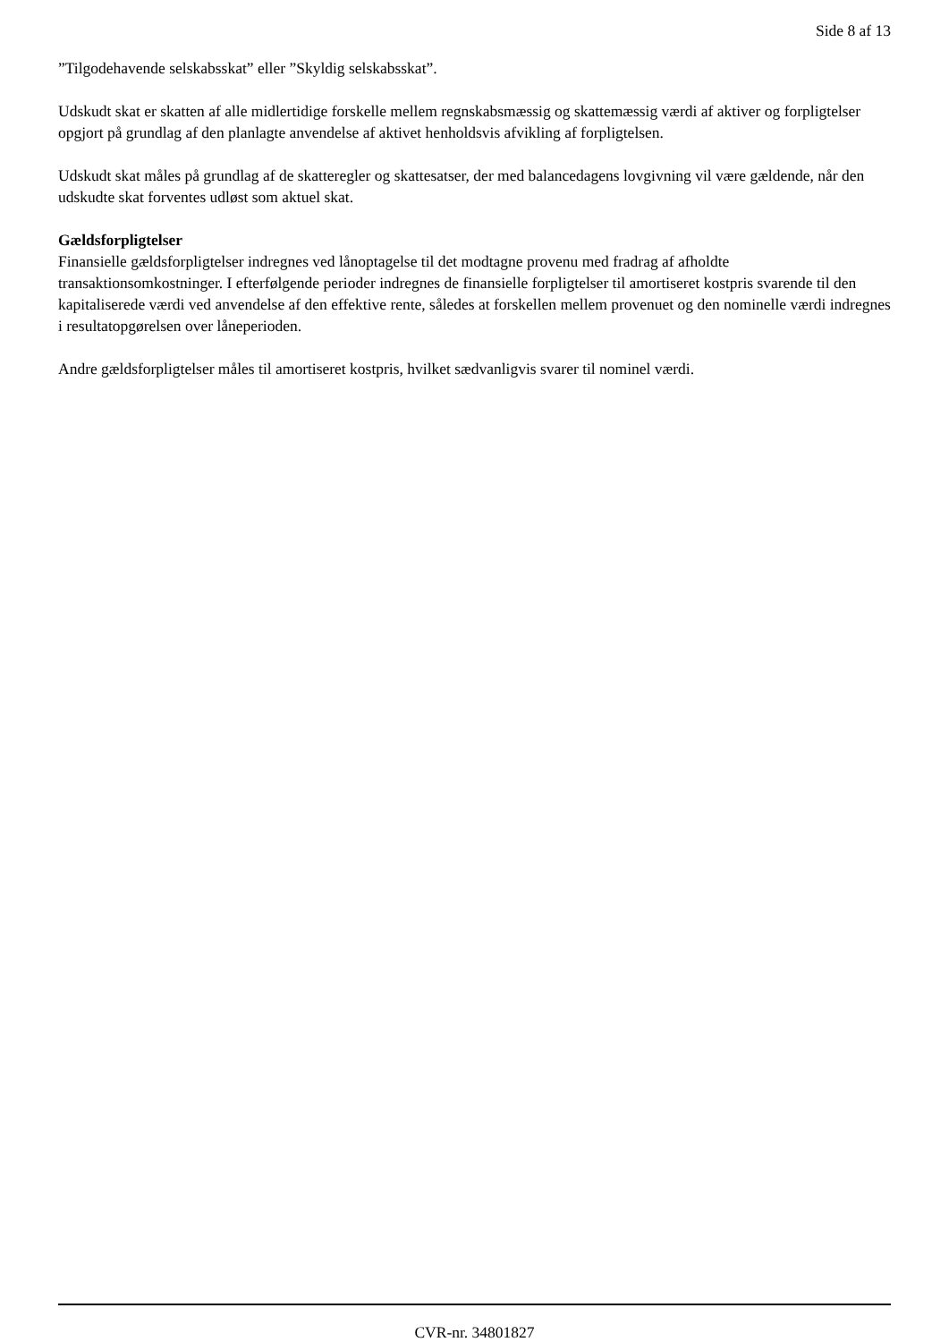Side 8 af 13
”Tilgodehavende selskabsskat” eller ”Skyldig selskabsskat”.
Udskudt skat er skatten af alle midlertidige forskelle mellem regnskabsmæssig og skattemæssig værdi af aktiver og forpligtelser opgjort på grundlag af den planlagte anvendelse af aktivet henholdsvis afvikling af forpligtelsen.
Udskudt skat måles på grundlag af de skatteregler og skattesatser, der med balancedagens lovgivning vil være gældende, når den udskudte skat forventes udløst som aktuel skat.
Gældsforpligtelser
Finansielle gældsforpligtelser indregnes ved lånoptagelse til det modtagne provenu med fradrag af afholdte transaktionsomkostninger. I efterfølgende perioder indregnes de finansielle forpligtelser til amortiseret kostpris svarende til den kapitaliserede værdi ved anvendelse af den effektive rente, således at forskellen mellem provenuet og den nominelle værdi indregnes i resultatopgørelsen over låneperioden.
Andre gældsforpligtelser måles til amortiseret kostpris, hvilket sædvanligvis svarer til nominel værdi.
CVR-nr. 34801827